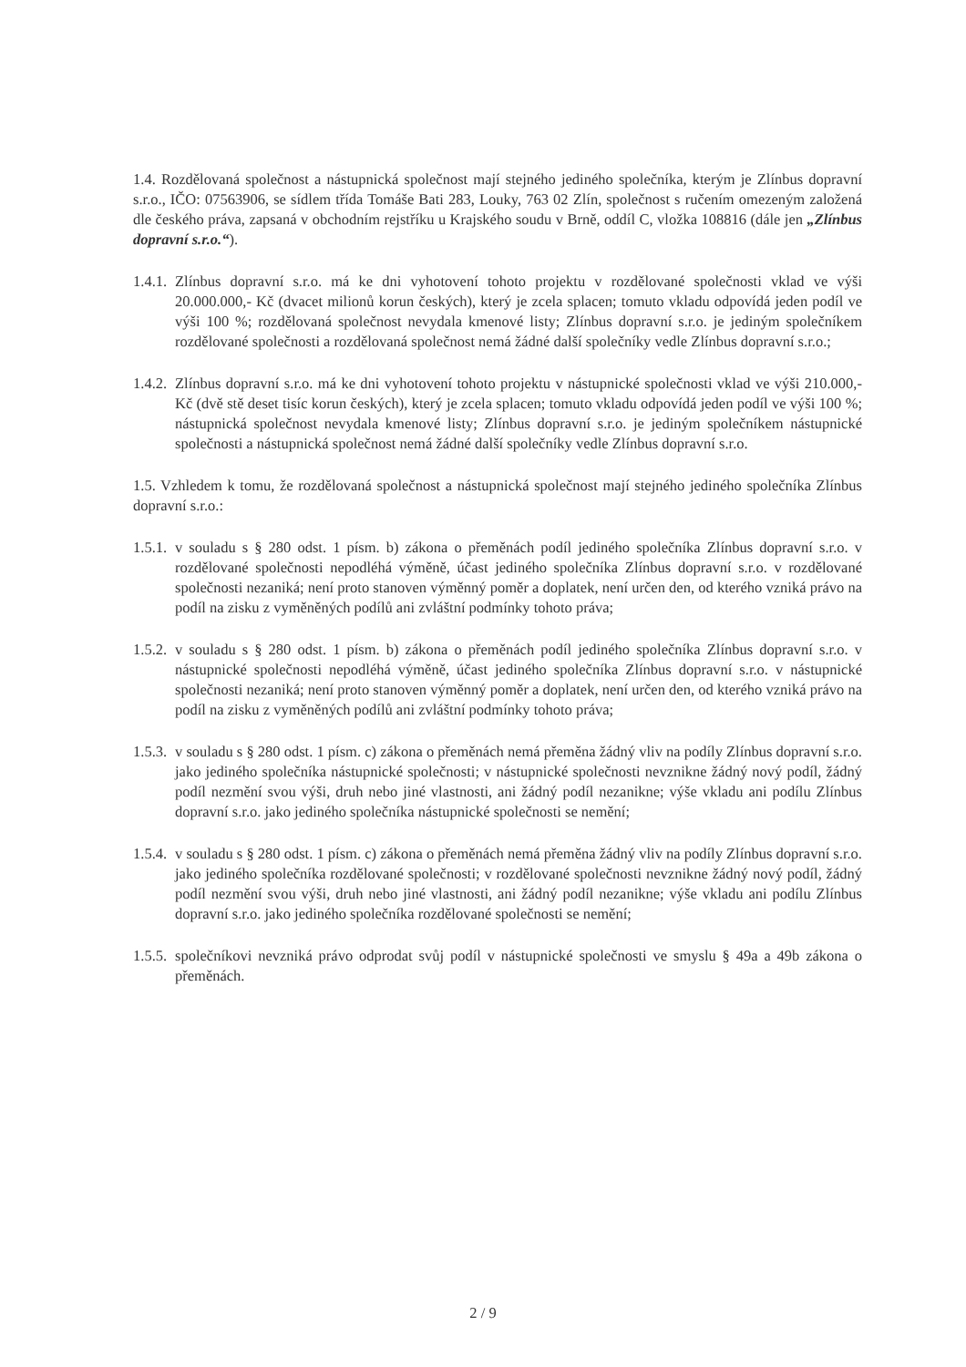1.4. Rozdělovaná společnost a nástupnická společnost mají stejného jediného společníka, kterým je Zlínbus dopravní s.r.o., IČO: 07563906, se sídlem třída Tomáše Bati 283, Louky, 763 02 Zlín, společnost s ručením omezeným založená dle českého práva, zapsaná v obchodním rejstříku u Krajského soudu v Brně, oddíl C, vložka 108816 (dále jen „Zlínbus dopravní s.r.o.“).
1.4.1. Zlínbus dopravní s.r.o. má ke dni vyhotovení tohoto projektu v rozdělované společnosti vklad ve výši 20.000.000,- Kč (dvacet milionů korun českých), který je zcela splacen; tomuto vkladu odpovídá jeden podíl ve výši 100 %; rozdělovaná společnost nevydala kmenové listy; Zlínbus dopravní s.r.o. je jediným společníkem rozdělované společnosti a rozdělovaná společnost nemá žádné další společníky vedle Zlínbus dopravní s.r.o.;
1.4.2. Zlínbus dopravní s.r.o. má ke dni vyhotovení tohoto projektu v nástupnické společnosti vklad ve výši 210.000,- Kč (dvě stě deset tisíc korun českých), který je zcela splacen; tomuto vkladu odpovídá jeden podíl ve výši 100 %; nástupnická společnost nevydala kmenové listy; Zlínbus dopravní s.r.o. je jediným společníkem nástupnické společnosti a nástupnická společnost nemá žádné další společníky vedle Zlínbus dopravní s.r.o.
1.5. Vzhledem k tomu, že rozdělovaná společnost a nástupnická společnost mají stejného jediného společníka Zlínbus dopravní s.r.o.:
1.5.1. v souladu s § 280 odst. 1 písm. b) zákona o přeměnách podíl jediného společníka Zlínbus dopravní s.r.o. v rozdělované společnosti nepodléhá výměně, účast jediného společníka Zlínbus dopravní s.r.o. v rozdělované společnosti nezaniká; není proto stanoven výměnný poměr a doplatek, není určen den, od kterého vzniká právo na podíl na zisku z vyměněných podílů ani zvláštní podmínky tohoto práva;
1.5.2. v souladu s § 280 odst. 1 písm. b) zákona o přeměnách podíl jediného společníka Zlínbus dopravní s.r.o. v nástupnické společnosti nepodléhá výměně, účast jediného společníka Zlínbus dopravní s.r.o. v nástupnické společnosti nezaniká; není proto stanoven výměnný poměr a doplatek, není určen den, od kterého vzniká právo na podíl na zisku z vyměněných podílů ani zvláštní podmínky tohoto práva;
1.5.3. v souladu s § 280 odst. 1 písm. c) zákona o přeměnách nemá přeměna žádný vliv na podíly Zlínbus dopravní s.r.o. jako jediného společníka nástupnické společnosti; v nástupnické společnosti nevznikne žádný nový podíl, žádný podíl nezmění svou výši, druh nebo jiné vlastnosti, ani žádný podíl nezanikne; výše vkladu ani podílu Zlínbus dopravní s.r.o. jako jediného společníka nástupnické společnosti se nemění;
1.5.4. v souladu s § 280 odst. 1 písm. c) zákona o přeměnách nemá přeměna žádný vliv na podíly Zlínbus dopravní s.r.o. jako jediného společníka rozdělované společnosti; v rozdělované společnosti nevznikne žádný nový podíl, žádný podíl nezmění svou výši, druh nebo jiné vlastnosti, ani žádný podíl nezanikne; výše vkladu ani podílu Zlínbus dopravní s.r.o. jako jediného společníka rozdělované společnosti se nemění;
1.5.5. společníkovi nevzniká právo odprodat svůj podíl v nástupnické společnosti ve smyslu § 49a a 49b zákona o přeměnách.
2 / 9